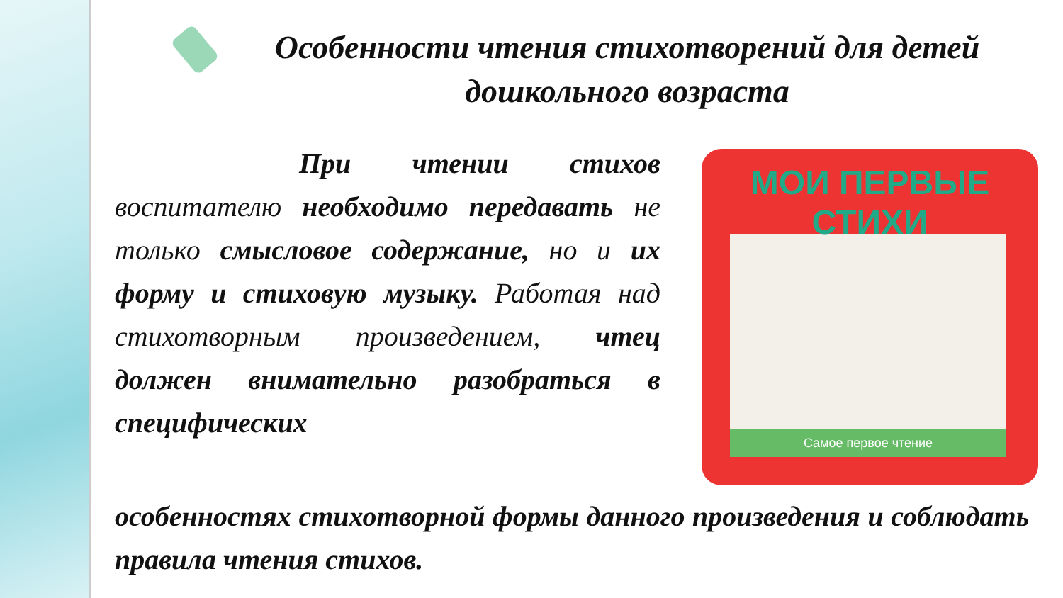Особенности чтения стихотворений для детей дошкольного возраста
МОИ ПЕРВЫЕ
СТИХИ
Самое первое чтение
При чтении стихов воспитателю необходимо передавать не только смысловое содержание, но и их форму и стиховую музыку. Работая над стихотворным произведением, чтец должен внимательно разобраться в специфических
особенностях стихотворной формы данного произведения и соблюдать правила чтения стихов.